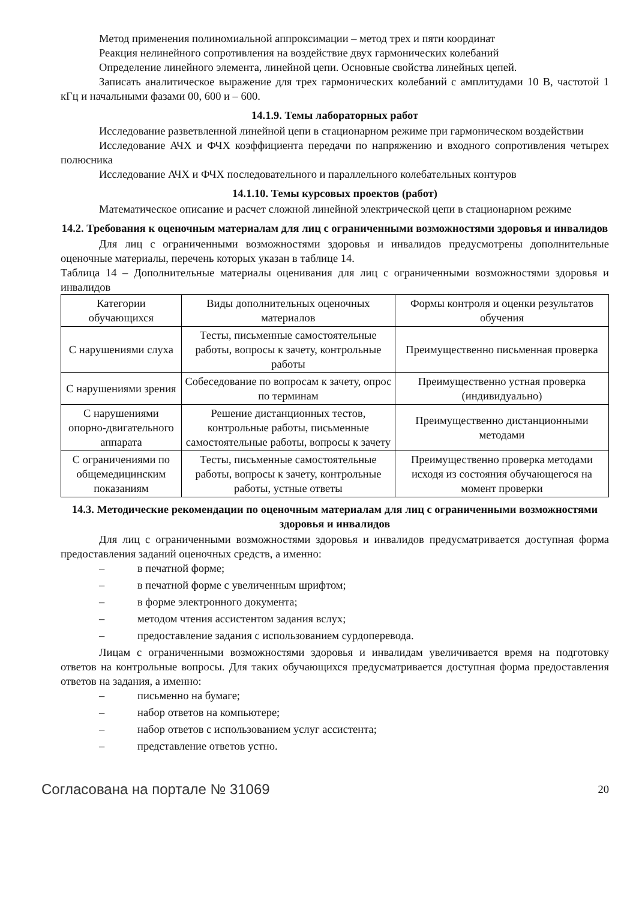Метод применения полиномиальной аппроксимации – метод трех и пяти координат
Реакция нелинейного сопротивления на воздействие двух гармонических колебаний
Определение линейного элемента, линейной цепи. Основные свойства линейных цепей.
Записать аналитическое выражение для трех гармонических колебаний с амплитудами 10 В, частотой 1 кГц и начальными фазами 00, 600 и – 600.
14.1.9. Темы лабораторных работ
Исследование разветвленной линейной цепи в стационарном режиме при гармоническом воздействии
Исследование АЧХ и ФЧХ коэффициента передачи по напряжению и входного сопротивления четырех полюсника
Исследование АЧХ и ФЧХ последовательного и параллельного колебательных контуров
14.1.10. Темы курсовых проектов (работ)
Математическое описание и расчет сложной линейной электрической цепи в стационарном режиме
14.2. Требования к оценочным материалам для лиц с ограниченными возможностями здоровья и инвалидов
Для лиц с ограниченными возможностями здоровья и инвалидов предусмотрены дополнительные оценочные материалы, перечень которых указан в таблице 14.
Таблица 14 – Дополнительные материалы оценивания для лиц с ограниченными возможностями здоровья и инвалидов
| Категории обучающихся | Виды дополнительных оценочных материалов | Формы контроля и оценки результатов обучения |
| С нарушениями слуха | Тесты, письменные самостоятельные работы, вопросы к зачету, контрольные работы | Преимущественно письменная проверка |
| С нарушениями зрения | Собеседование по вопросам к зачету, опрос по терминам | Преимущественно устная проверка (индивидуально) |
| С нарушениями опорно-двигательного аппарата | Решение дистанционных тестов, контрольные работы, письменные самостоятельные работы, вопросы к зачету | Преимущественно дистанционными методами |
| С ограничениями по общемедицинским показаниям | Тесты, письменные самостоятельные работы, вопросы к зачету, контрольные работы, устные ответы | Преимущественно проверка методами исходя из состояния обучающегося на момент проверки |
14.3. Методические рекомендации по оценочным материалам для лиц с ограниченными возможностями здоровья и инвалидов
Для лиц с ограниченными возможностями здоровья и инвалидов предусматривается доступная форма предоставления заданий оценочных средств, а именно:
– в печатной форме;
– в печатной форме с увеличенным шрифтом;
– в форме электронного документа;
– методом чтения ассистентом задания вслух;
– предоставление задания с использованием сурдоперевода.
Лицам с ограниченными возможностями здоровья и инвалидам увеличивается время на подготовку ответов на контрольные вопросы. Для таких обучающихся предусматривается доступная форма предоставления ответов на задания, а именно:
– письменно на бумаге;
– набор ответов на компьютере;
– набор ответов с использованием услуг ассистента;
– представление ответов устно.
Согласована на портале № 31069 20